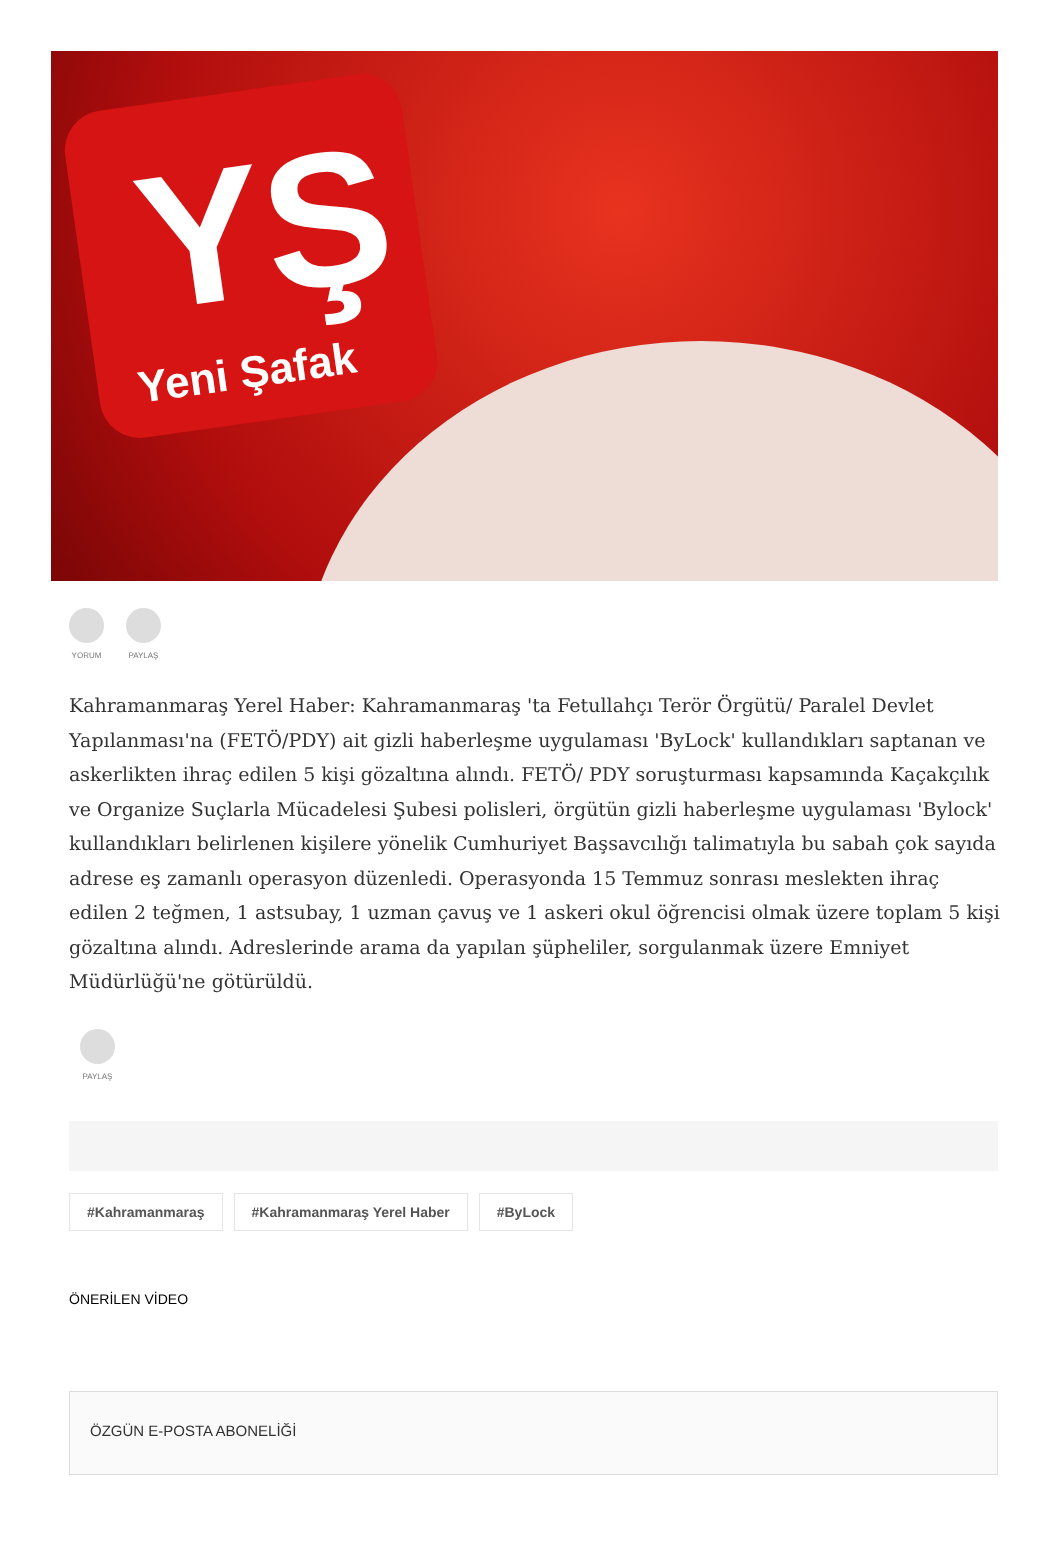YŞ
Yeni Şafak
YORUM PAYLAŞ
Kahramanmaraş Yerel Haber: Kahramanmaraş 'ta Fetullahçı Terör Örgütü/ Paralel Devlet Yapılanması'na (FETÖ/PDY) ait gizli haberleşme uygulaması 'ByLock' kullandıkları saptanan ve askerlikten ihraç edilen 5 kişi gözaltına alındı. FETÖ/ PDY soruşturması kapsamında Kaçakçılık ve Organize Suçlarla Mücadelesi Şubesi polisleri, örgütün gizli haberleşme uygulaması 'Bylock' kullandıkları belirlenen kişilere yönelik Cumhuriyet Başsavcılığı talimatıyla bu sabah çok sayıda adrese eş zamanlı operasyon düzenledi. Operasyonda 15 Temmuz sonrası meslekten ihraç edilen 2 teğmen, 1 astsubay, 1 uzman çavuş ve 1 askeri okul öğrencisi olmak üzere toplam 5 kişi gözaltına alındı. Adreslerinde arama da yapılan şüpheliler, sorgulanmak üzere Emniyet Müdürlüğü'ne götürüldü.
PAYLAŞ
#Kahramanmaraş #Kahramanmaraş Yerel Haber #ByLock
ÖNERİLEN VİDEO
ÖZGÜN E-POSTA ABONELİĞİ